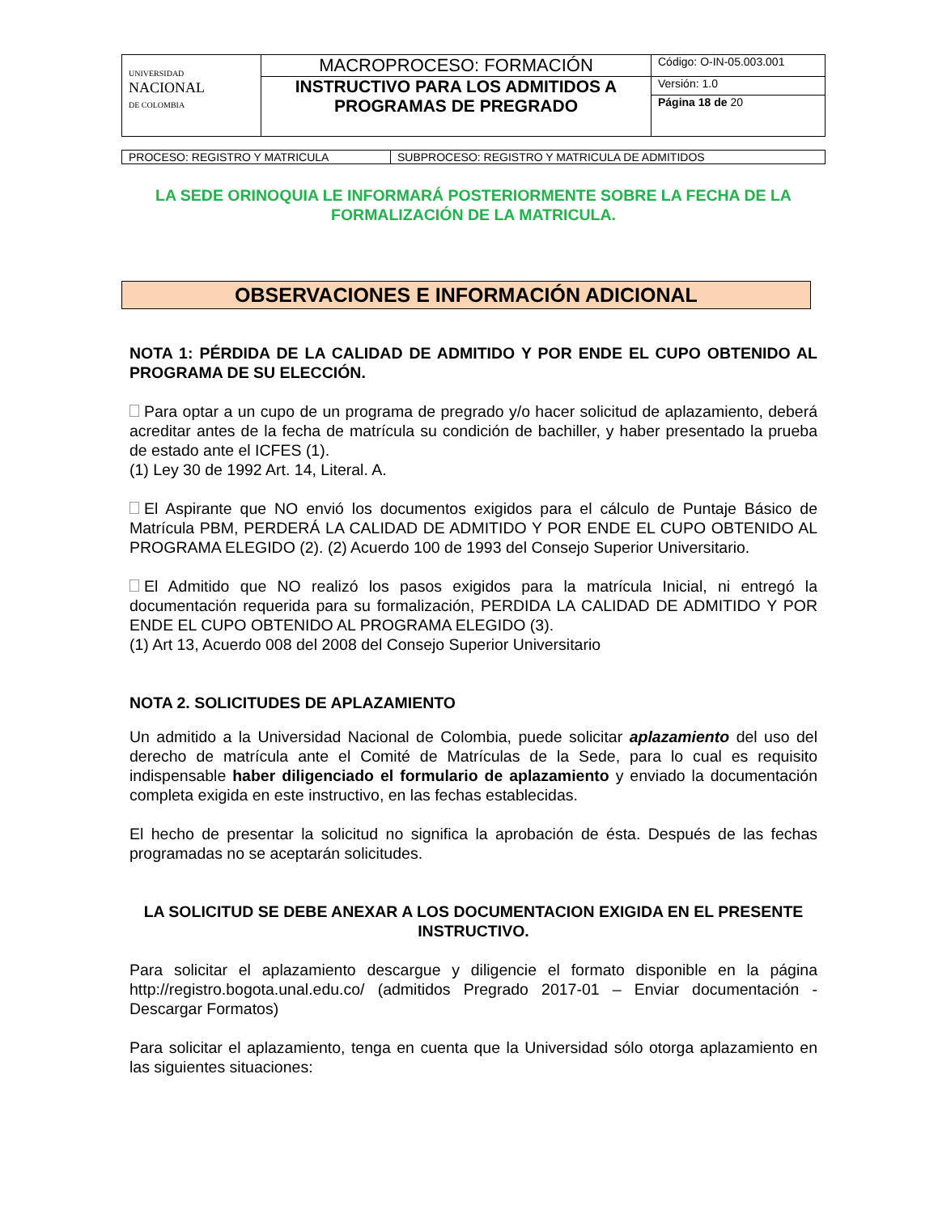| UNIVERSIDAD NACIONAL DE COLOMBIA | MACROPROCESO: FORMACIÓN | Código: O-IN-05.003.001 |
| | INSTRUCTIVO PARA LOS ADMITIDOS A PROGRAMAS DE PREGRADO | Versión: 1.0 |
| | | Página 18 de 20 |
| PROCESO: REGISTRO Y MATRICULA | SUBPROCESO: REGISTRO Y MATRICULA DE ADMITIDOS |
LA SEDE ORINOQUIA LE INFORMARÁ POSTERIORMENTE SOBRE LA FECHA DE LA FORMALIZACIÓN DE LA MATRICULA.
OBSERVACIONES E INFORMACIÓN ADICIONAL
NOTA 1: PÉRDIDA DE LA CALIDAD DE ADMITIDO Y POR ENDE EL CUPO OBTENIDO AL PROGRAMA DE SU ELECCIÓN.
Para optar a un cupo de un programa de pregrado y/o hacer solicitud de aplazamiento, deberá acreditar antes de la fecha de matrícula su condición de bachiller, y haber presentado la prueba de estado ante el ICFES (1).
(1) Ley 30 de 1992 Art. 14, Literal. A.
El Aspirante que NO envió los documentos exigidos para el cálculo de Puntaje Básico de Matrícula PBM, PERDERÁ LA CALIDAD DE ADMITIDO Y POR ENDE EL CUPO OBTENIDO AL PROGRAMA ELEGIDO (2). (2) Acuerdo 100 de 1993 del Consejo Superior Universitario.
El Admitido que NO realizó los pasos exigidos para la matrícula Inicial, ni entregó la documentación requerida para su formalización, PERDIDA LA CALIDAD DE ADMITIDO Y POR ENDE EL CUPO OBTENIDO AL PROGRAMA ELEGIDO (3).
(1) Art 13, Acuerdo 008 del 2008 del Consejo Superior Universitario
NOTA 2. SOLICITUDES DE APLAZAMIENTO
Un admitido a la Universidad Nacional de Colombia, puede solicitar aplazamiento del uso del derecho de matrícula ante el Comité de Matrículas de la Sede, para lo cual es requisito indispensable haber diligenciado el formulario de aplazamiento y enviado la documentación completa exigida en este instructivo, en las fechas establecidas.
El hecho de presentar la solicitud no significa la aprobación de ésta. Después de las fechas programadas no se aceptarán solicitudes.
LA SOLICITUD SE DEBE ANEXAR A LOS DOCUMENTACION EXIGIDA EN EL PRESENTE INSTRUCTIVO.
Para solicitar el aplazamiento descargue y diligencie el formato disponible en la página http://registro.bogota.unal.edu.co/ (admitidos Pregrado 2017-01 – Enviar documentación - Descargar Formatos)
Para solicitar el aplazamiento, tenga en cuenta que la Universidad sólo otorga aplazamiento en las siguientes situaciones: